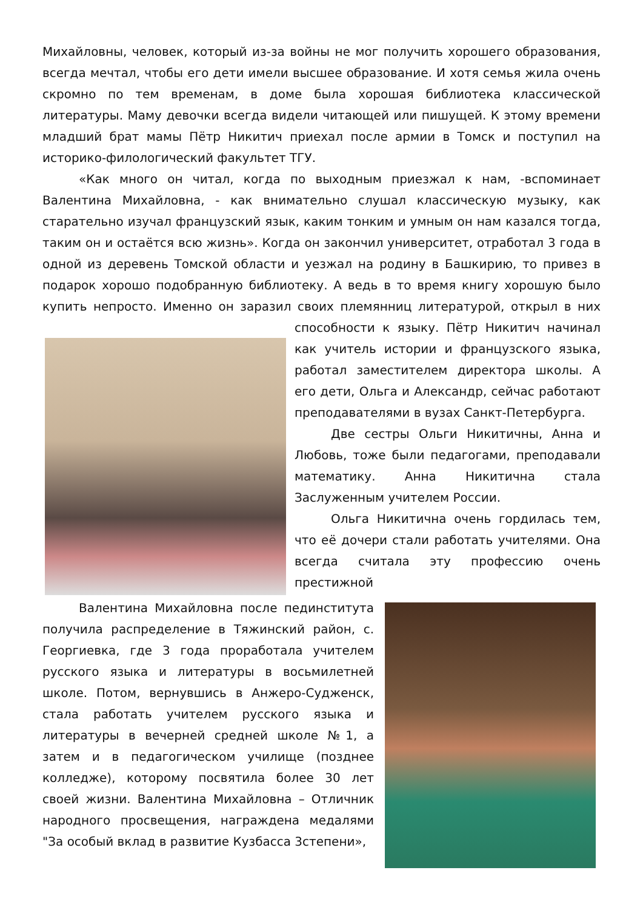Михайловны, человек, который из-за войны не мог получить хорошего образования, всегда мечтал, чтобы его дети имели высшее образование. И хотя семья жила очень скромно по тем временам, в доме была хорошая библиотека классической литературы. Маму девочки всегда видели читающей или пишущей. К этому времени младший брат мамы Пётр Никитич приехал после армии в Томск и поступил на историко-филологический факультет ТГУ.
«Как много он читал, когда по выходным приезжал к нам, -вспоминает Валентина Михайловна, - как внимательно слушал классическую музыку, как старательно изучал французский язык, каким тонким и умным он нам казался тогда, таким он и остаётся всю жизнь». Когда он закончил университет, отработал 3 года в одной из деревень Томской области и уезжал на родину в Башкирию, то привез в подарок хорошо подобранную библиотеку. А ведь в то время книгу хорошую было купить непросто. Именно он заразил своих племянниц литературой, открыл в них способности к языку. Пётр Никитич начинал как учитель истории и французского языка, работал заместителем директора школы. А его дети, Ольга и Александр, сейчас работают преподавателями в вузах Санкт-Петербурга.
Две сестры Ольги Никитичны, Анна и Любовь, тоже были педагогами, преподавали математику. Анна Никитична стала Заслуженным учителем России.
Ольга Никитична очень гордилась тем, что её дочери стали работать учителями. Она всегда считала эту профессию очень престижной
Валентина Михайловна после пединститута получила распределение в Тяжинский район, с. Георгиевка, где 3 года проработала учителем русского языка и литературы в восьмилетней школе. Потом, вернувшись в Анжеро-Судженск, стала работать учителем русского языка и литературы в вечерней средней школе №1, а затем и в педагогическом училище (позднее колледже), которому посвятила более 30 лет своей жизни. Валентина Михайловна – Отличник народного просвещения, награждена медалями "За особый вклад в развитие Кузбасса 3степени»,